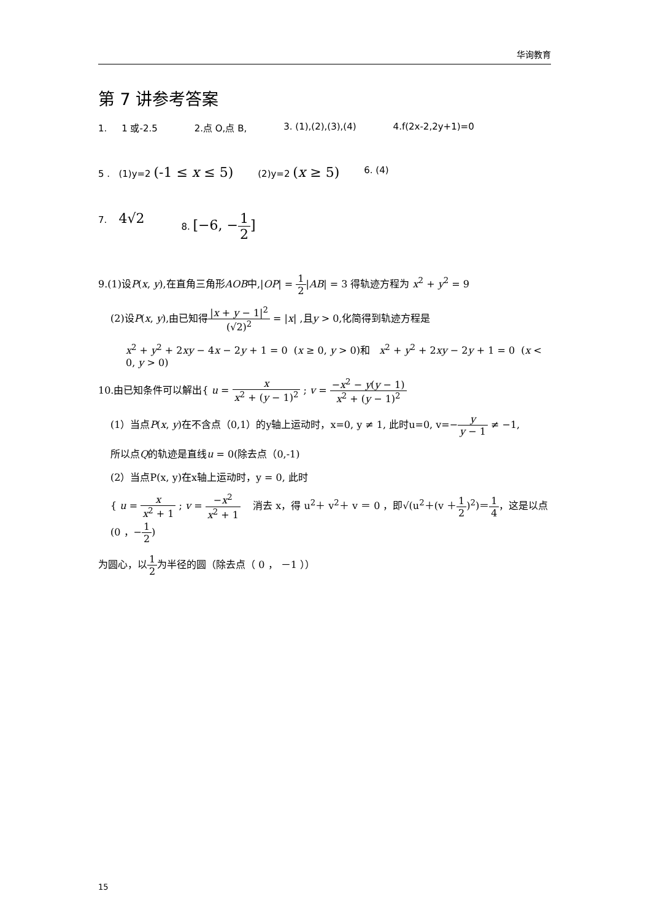华询教育
第 7 讲参考答案
1. 1 或-2.5 2.点 O,点 B, 3. (1),(2),(3),(4) 4.f(2x-2,2y+1)=0
5 . (1)y=2 (-1 ≤ x ≤ 5) (2)y=2 (x ≥ 5) 6. (4)
7. 4√2 8. [−6, −1 2]
9.(1)设P(x, y),在直角三角形AOB中,|OP| = 1 2|AB| = 3 得轨迹方程为 x<sup>2</sup> + y<sup>2</sup> = 9
(2)设P(x, y),由已知得|x + y − 1|<sup>2</sup> (√2)<sup>2</sup> = |x| ,且y > 0,化简得到轨迹方程是
x<sup>2</sup> + y<sup>2</sup> + 2xy − 4x − 2y + 1 = 0 (x ≥ 0, y > 0)和 x<sup>2</sup> + y<sup>2</sup> + 2xy − 2y + 1 = 0 (x < 0, y > 0)
10.由已知条件可以解出{ u = x x<sup>2</sup> + (y − 1)<sup>2</sup> ; v = −x<sup>2</sup> − y(y − 1) x<sup>2</sup> + (y − 1)<sup>2</sup>
(1）当点P(x, y)在不含点（0,1）的y轴上运动时，x=0, y ≠ 1, 此时u=0, v=−y y − 1 ≠ −1,
所以点Q的轨迹是直线u = 0(除去点（0,-1)
(2）当点P(x, y)在x轴上运动时，y = 0, 此时
{ u = x x<sup>2</sup> + 1 ; v = −x<sup>2</sup> x<sup>2</sup> + 1 消去 x，得 u<sup>2</sup>＋ v<sup>2</sup>＋ v ＝ 0 ，即√(u<sup>2</sup>＋(v ＋1 2)<sup>2</sup>)＝1 4，这是以点(0 ，−1 2)
为圆心，以1 2为半径的圆（除去点（ 0 ， －1 ））
15